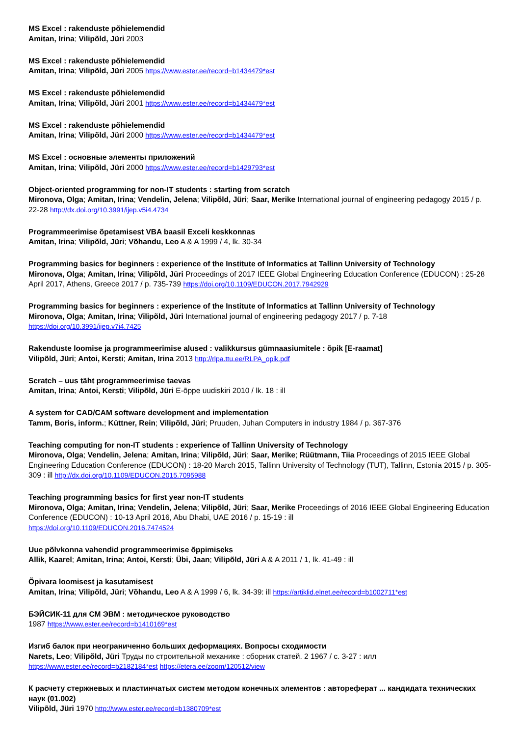MS Excel : rakenduste põhielemendid
Amitan, Irina; Vilipõld, Jüri 2003
MS Excel : rakenduste põhielemendid
Amitan, Irina; Vilipõld, Jüri 2005 https://www.ester.ee/record=b1434479*est
MS Excel : rakenduste põhielemendid
Amitan, Irina; Vilipõld, Jüri 2001 https://www.ester.ee/record=b1434479*est
MS Excel : rakenduste põhielemendid
Amitan, Irina; Vilipõld, Jüri 2000 https://www.ester.ee/record=b1434479*est
MS Excel : основные элементы приложений
Amitan, Irina; Vilipõld, Jüri 2000 https://www.ester.ee/record=b1429793*est
Object-oriented programming for non-IT students : starting from scratch
Mironova, Olga; Amitan, Irina; Vendelin, Jelena; Vilipõld, Jüri; Saar, Merike International journal of engineering pedagogy 2015 / p. 22-28 http://dx.doi.org/10.3991/ijep.v5i4.4734
Programmeerimise õpetamisest VBA baasil Exceli keskkonnas
Amitan, Irina; Vilipõld, Jüri; Võhandu, Leo A & A 1999 / 4, lk. 30-34
Programming basics for beginners : experience of the Institute of Informatics at Tallinn University of Technology
Mironova, Olga; Amitan, Irina; Vilipõld, Jüri Proceedings of 2017 IEEE Global Engineering Education Conference (EDUCON) : 25-28 April 2017, Athens, Greece 2017 / p. 735-739 https://doi.org/10.1109/EDUCON.2017.7942929
Programming basics for beginners : experience of the Institute of Informatics at Tallinn University of Technology
Mironova, Olga; Amitan, Irina; Vilipõld, Jüri International journal of engineering pedagogy 2017 / p. 7-18
https://doi.org/10.3991/ijep.v7i4.7425
Rakenduste loomise ja programmeerimise alused : valikkursus gümnaasiumitele : õpik [E-raamat]
Vilipõld, Jüri; Antoi, Kersti; Amitan, Irina 2013 http://rlpa.ttu.ee/RLPA_opik.pdf
Scratch – uus täht programmeerimise taevas
Amitan, Irina; Antoi, Kersti; Vilipõld, Jüri E-õppe uudiskiri 2010 / lk. 18 : ill
A system for CAD/CAM software development and implementation
Tamm, Boris, inform.; Küttner, Rein; Vilipõld, Jüri; Pruuden, Juhan Computers in industry 1984 / p. 367-376
Teaching computing for non-IT students : experience of Tallinn University of Technology
Mironova, Olga; Vendelin, Jelena; Amitan, Irina; Vilipõld, Jüri; Saar, Merike; Rüütmann, Tiia Proceedings of 2015 IEEE Global Engineering Education Conference (EDUCON) : 18-20 March 2015, Tallinn University of Technology (TUT), Tallinn, Estonia 2015 / p. 305-309 : ill http://dx.doi.org/10.1109/EDUCON.2015.7095988
Teaching programming basics for first year non-IT students
Mironova, Olga; Amitan, Irina; Vendelin, Jelena; Vilipõld, Jüri; Saar, Merike Proceedings of 2016 IEEE Global Engineering Education Conference (EDUCON) : 10-13 April 2016, Abu Dhabi, UAE 2016 / p. 15-19 : ill
https://doi.org/10.1109/EDUCON.2016.7474524
Uue põlvkonna vahendid programmeerimise õppimiseks
Allik, Kaarel; Amitan, Irina; Antoi, Kersti; Übi, Jaan; Vilipõld, Jüri A & A 2011 / 1, lk. 41-49 : ill
Õpivara loomisest ja kasutamisest
Amitan, Irina; Vilipõld, Jüri; Võhandu, Leo A & A 1999 / 6, lk. 34-39: ill https://artiklid.elnet.ee/record=b1002711*est
БЭЙСИК-11 для СМ ЭВМ : методическое руководство
1987 https://www.ester.ee/record=b1410169*est
Изгиб балок при неограниченно больших деформациях. Вопросы сходимости
Narets, Leo; Vilipõld, Jüri Труды по строительной механике : сборник статей. 2 1967 / с. 3-27 : илл
https://www.ester.ee/record=b2182184*est https://etera.ee/zoom/120512/view
К расчету стержневых и пластинчатых систем методом конечных элементов : автореферат ... кандидата технических наук (01.002)
Vilipõld, Jüri 1970 http://www.ester.ee/record=b1380709*est